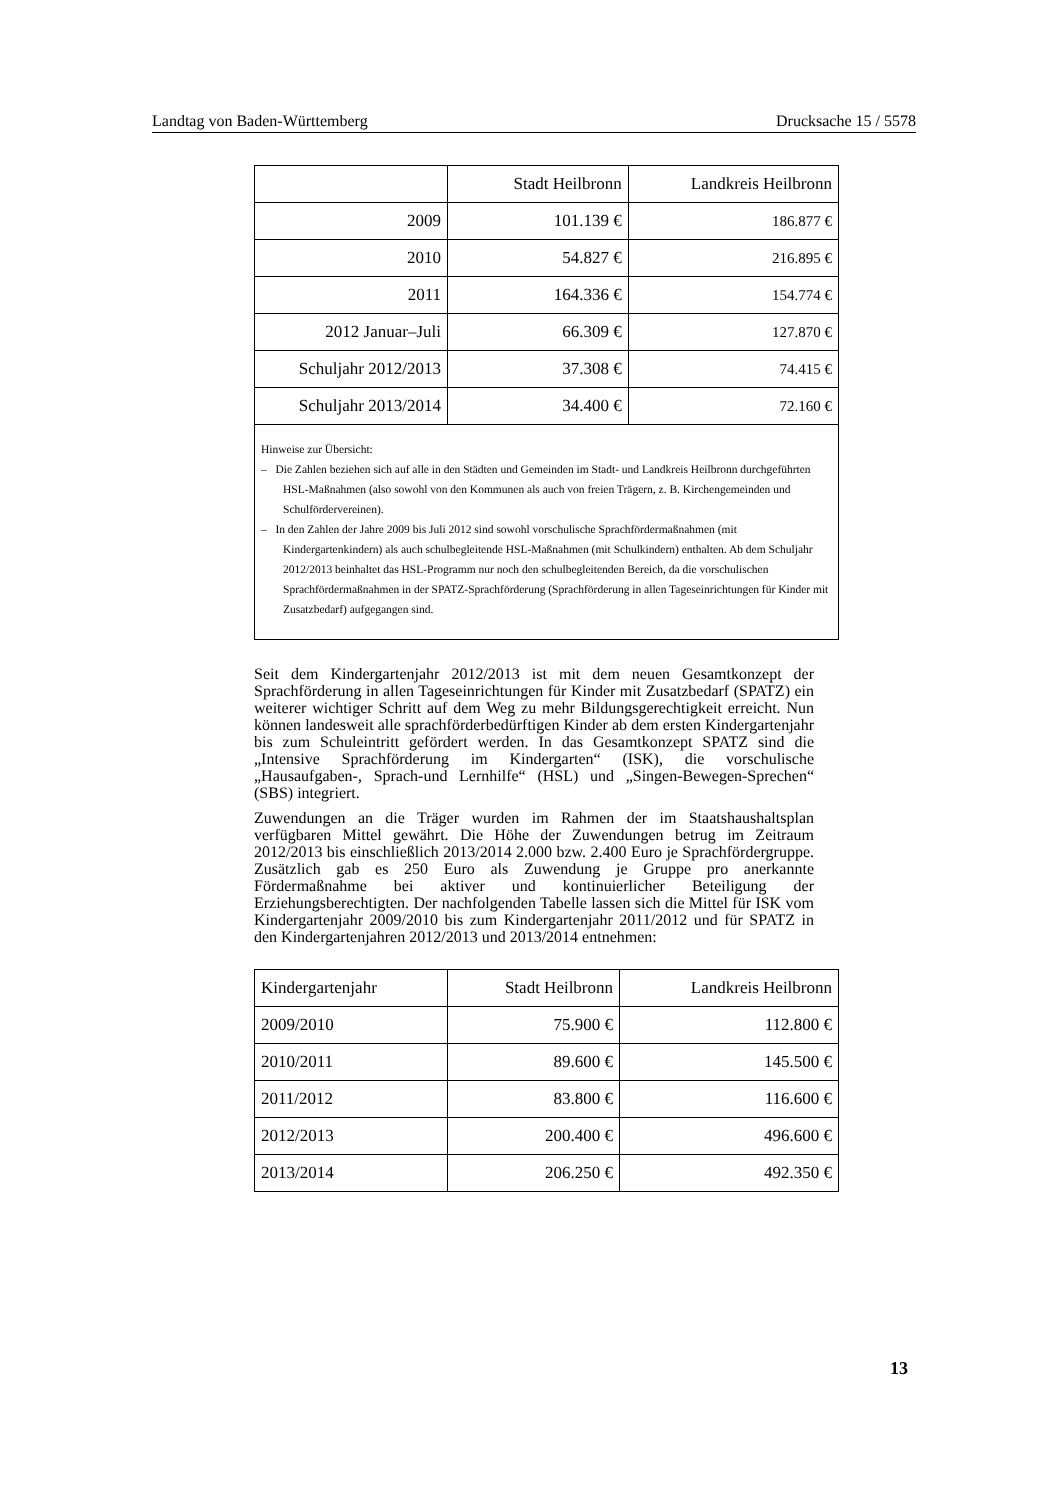Landtag von Baden-Württemberg Drucksache 15 / 5578
| | Stadt Heilbronn | Landkreis Heilbronn |
| --- | --- | --- |
| 2009 | 101.139 € | 186.877 € |
| 2010 | 54.827 € | 216.895 € |
| 2011 | 164.336 € | 154.774 € |
| 2012 Januar–Juli | 66.309 € | 127.870 € |
| Schuljahr 2012/2013 | 37.308 € | 74.415 € |
| Schuljahr 2013/2014 | 34.400 € | 72.160 € |
| Hinweise zur Übersicht: – Die Zahlen beziehen sich auf alle in den Städten und Gemeinden im Stadt- und Landkreis Heilbronn durchgeführten HSL-Maßnahmen (also sowohl von den Kommunen als auch von freien Trägern, z. B. Kirchengemeinden und Schulfördervereinen). – In den Zahlen der Jahre 2009 bis Juli 2012 sind sowohl vorschulische Sprachfördermaßnahmen (mit Kindergartenkindern) als auch schulbegleitende HSL-Maßnahmen (mit Schulkindern) enthalten. Ab dem Schuljahr 2012/2013 beinhaltet das HSL-Programm nur noch den schulbegleitenden Bereich, da die vorschulischen Sprachfördermaßnahmen in der SPATZ-Sprachförderung (Sprachförderung in allen Tageseinrichtungen für Kinder mit Zusatzbedarf) aufgegangen sind. | | |
Seit dem Kindergartenjahr 2012/2013 ist mit dem neuen Gesamtkonzept der Sprachförderung in allen Tageseinrichtungen für Kinder mit Zusatzbedarf (SPATZ) ein weiterer wichtiger Schritt auf dem Weg zu mehr Bildungsgerechtigkeit erreicht. Nun können landesweit alle sprachförderbedürftigen Kinder ab dem ersten Kindergartenjahr bis zum Schuleintritt gefördert werden. In das Gesamtkonzept SPATZ sind die „Intensive Sprachförderung im Kindergarten“ (ISK), die vorschulische „Hausaufgaben-, Sprach-und Lernhilfe“ (HSL) und „Singen-Bewegen-Sprechen“ (SBS) integriert.
Zuwendungen an die Träger wurden im Rahmen der im Staatshaushaltsplan verfügbaren Mittel gewährt. Die Höhe der Zuwendungen betrug im Zeitraum 2012/2013 bis einschließlich 2013/2014 2.000 bzw. 2.400 Euro je Sprachfördergruppe. Zusätzlich gab es 250 Euro als Zuwendung je Gruppe pro anerkannte Fördermaßnahme bei aktiver und kontinuierlicher Beteiligung der Erziehungsberechtigten. Der nachfolgenden Tabelle lassen sich die Mittel für ISK vom Kindergartenjahr 2009/2010 bis zum Kindergartenjahr 2011/2012 und für SPATZ in den Kindergartenjahren 2012/2013 und 2013/2014 entnehmen:
| Kindergartenjahr | Stadt Heilbronn | Landkreis Heilbronn |
| --- | --- | --- |
| 2009/2010 | 75.900 € | 112.800 € |
| 2010/2011 | 89.600 € | 145.500 € |
| 2011/2012 | 83.800 € | 116.600 € |
| 2012/2013 | 200.400 € | 496.600 € |
| 2013/2014 | 206.250 € | 492.350 € |
13